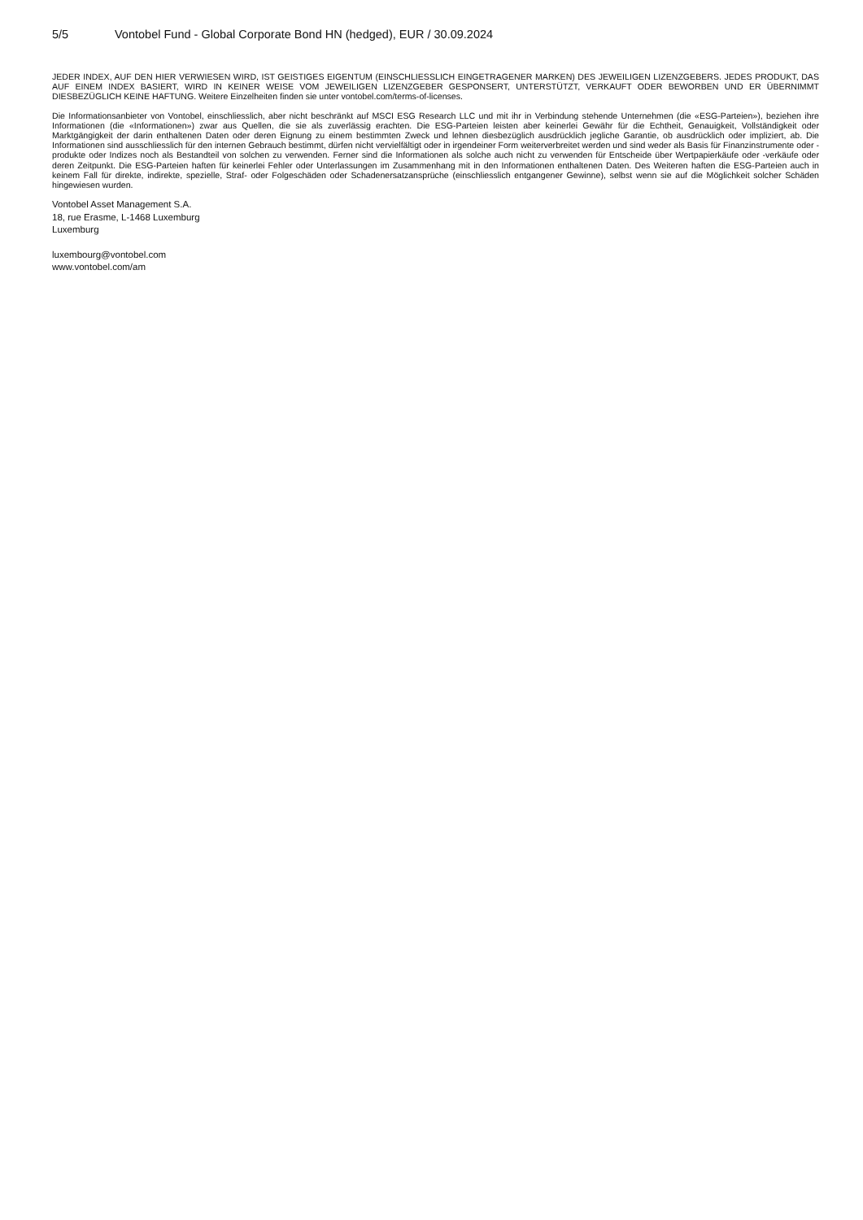5/5 Vontobel Fund - Global Corporate Bond HN (hedged), EUR / 30.09.2024
JEDER INDEX, AUF DEN HIER VERWIESEN WIRD, IST GEISTIGES EIGENTUM (EINSCHLIESSLICH EINGETRAGENER MARKEN) DES JEWEILIGEN LIZENZGEBERS. JEDES PRODUKT, DAS AUF EINEM INDEX BASIERT, WIRD IN KEINER WEISE VOM JEWEILIGEN LIZENZGEBER GESPONSERT, UNTERSTÜTZT, VERKAUFT ODER BEWORBEN UND ER ÜBERNIMMT DIESBEZÜGLICH KEINE HAFTUNG. Weitere Einzelheiten finden sie unter vontobel.com/terms-of-licenses.
Die Informationsanbieter von Vontobel, einschliesslich, aber nicht beschränkt auf MSCI ESG Research LLC und mit ihr in Verbindung stehende Unternehmen (die «ESG-Parteien»), beziehen ihre Informationen (die «Informationen») zwar aus Quellen, die sie als zuverlässig erachten. Die ESG-Parteien leisten aber keinerlei Gewähr für die Echtheit, Genauigkeit, Vollständigkeit oder Marktgängigkeit der darin enthaltenen Daten oder deren Eignung zu einem bestimmten Zweck und lehnen diesbezüglich ausdrücklich jegliche Garantie, ob ausdrücklich oder impliziert, ab. Die Informationen sind ausschliesslich für den internen Gebrauch bestimmt, dürfen nicht vervielfältigt oder in irgendeiner Form weiterverbreitet werden und sind weder als Basis für Finanzinstrumente oder -produkte oder Indizes noch als Bestandteil von solchen zu verwenden. Ferner sind die Informationen als solche auch nicht zu verwenden für Entscheide über Wertpapierkäufe oder -verkäufe oder deren Zeitpunkt. Die ESG-Parteien haften für keinerlei Fehler oder Unterlassungen im Zusammenhang mit in den Informationen enthaltenen Daten. Des Weiteren haften die ESG-Parteien auch in keinem Fall für direkte, indirekte, spezielle, Straf- oder Folgeschäden oder Schadenersatzansprüche (einschliesslich entgangener Gewinne), selbst wenn sie auf die Möglichkeit solcher Schäden hingewiesen wurden.
Vontobel Asset Management S.A.
18, rue Erasme, L-1468 Luxemburg
Luxemburg
luxembourg@vontobel.com
www.vontobel.com/am